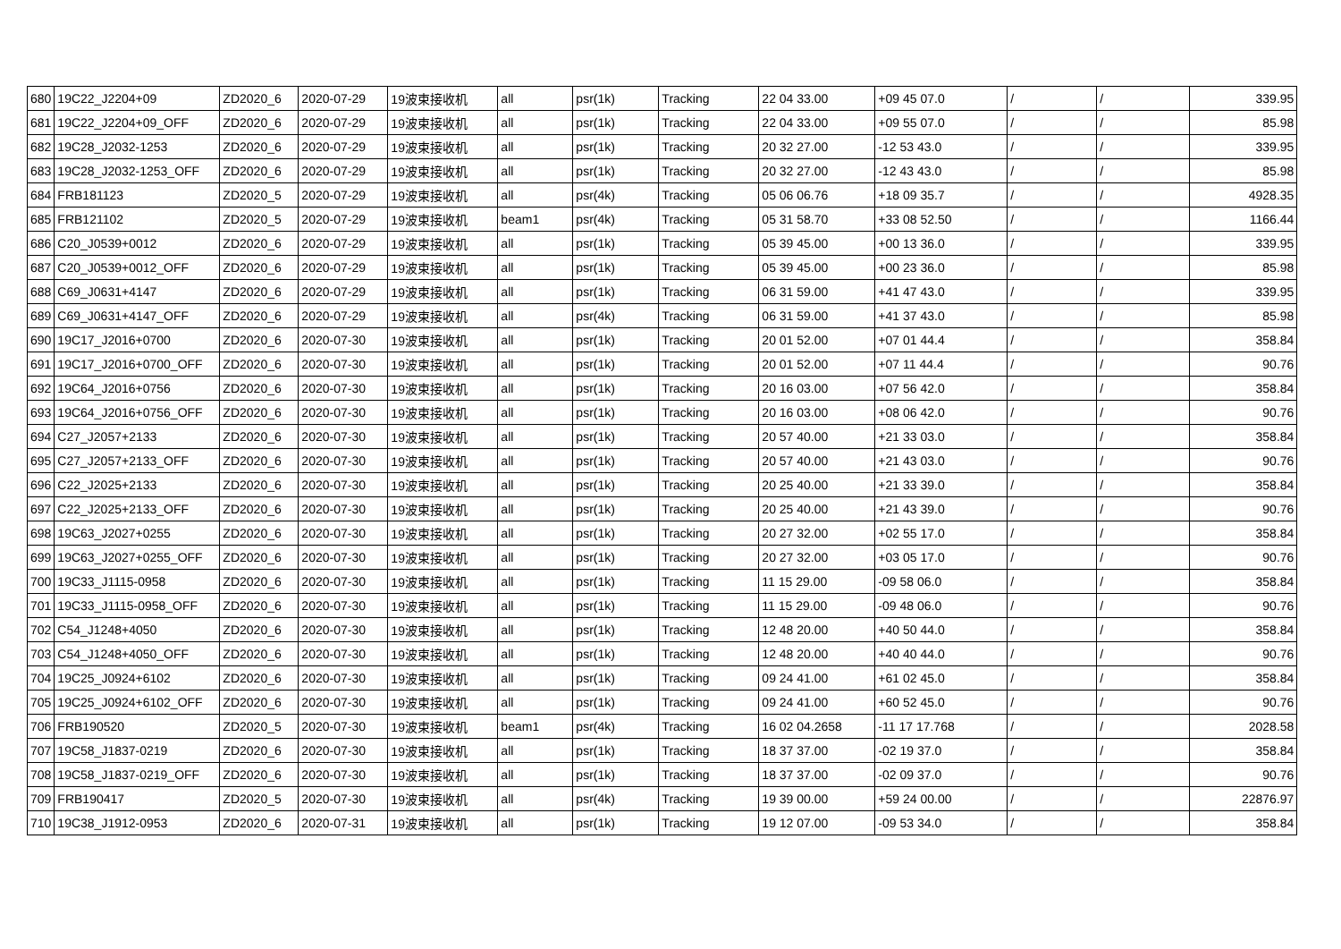| 680 | 19C22_J2204+09 | ZD2020_6 | 2020-07-29 | 19波束接收机 | all | psr(1k) | Tracking | 22 04 33.00 | +09 45 07.0 | / | / | 339.95 |
| 681 | 19C22_J2204+09_OFF | ZD2020_6 | 2020-07-29 | 19波束接收机 | all | psr(1k) | Tracking | 22 04 33.00 | +09 55 07.0 | / | / | 85.98 |
| 682 | 19C28_J2032-1253 | ZD2020_6 | 2020-07-29 | 19波束接收机 | all | psr(1k) | Tracking | 20 32 27.00 | -12 53 43.0 | / | / | 339.95 |
| 683 | 19C28_J2032-1253_OFF | ZD2020_6 | 2020-07-29 | 19波束接收机 | all | psr(1k) | Tracking | 20 32 27.00 | -12 43 43.0 | / | / | 85.98 |
| 684 | FRB181123 | ZD2020_5 | 2020-07-29 | 19波束接收机 | all | psr(4k) | Tracking | 05 06 06.76 | +18 09 35.7 | / | / | 4928.35 |
| 685 | FRB121102 | ZD2020_5 | 2020-07-29 | 19波束接收机 | beam1 | psr(4k) | Tracking | 05 31 58.70 | +33 08 52.50 | / | / | 1166.44 |
| 686 | C20_J0539+0012 | ZD2020_6 | 2020-07-29 | 19波束接收机 | all | psr(1k) | Tracking | 05 39 45.00 | +00 13 36.0 | / | / | 339.95 |
| 687 | C20_J0539+0012_OFF | ZD2020_6 | 2020-07-29 | 19波束接收机 | all | psr(1k) | Tracking | 05 39 45.00 | +00 23 36.0 | / | / | 85.98 |
| 688 | C69_J0631+4147 | ZD2020_6 | 2020-07-29 | 19波束接收机 | all | psr(1k) | Tracking | 06 31 59.00 | +41 47 43.0 | / | / | 339.95 |
| 689 | C69_J0631+4147_OFF | ZD2020_6 | 2020-07-29 | 19波束接收机 | all | psr(4k) | Tracking | 06 31 59.00 | +41 37 43.0 | / | / | 85.98 |
| 690 | 19C17_J2016+0700 | ZD2020_6 | 2020-07-30 | 19波束接收机 | all | psr(1k) | Tracking | 20 01 52.00 | +07 01 44.4 | / | / | 358.84 |
| 691 | 19C17_J2016+0700_OFF | ZD2020_6 | 2020-07-30 | 19波束接收机 | all | psr(1k) | Tracking | 20 01 52.00 | +07 11 44.4 | / | / | 90.76 |
| 692 | 19C64_J2016+0756 | ZD2020_6 | 2020-07-30 | 19波束接收机 | all | psr(1k) | Tracking | 20 16 03.00 | +07 56 42.0 | / | / | 358.84 |
| 693 | 19C64_J2016+0756_OFF | ZD2020_6 | 2020-07-30 | 19波束接收机 | all | psr(1k) | Tracking | 20 16 03.00 | +08 06 42.0 | / | / | 90.76 |
| 694 | C27_J2057+2133 | ZD2020_6 | 2020-07-30 | 19波束接收机 | all | psr(1k) | Tracking | 20 57 40.00 | +21 33 03.0 | / | / | 358.84 |
| 695 | C27_J2057+2133_OFF | ZD2020_6 | 2020-07-30 | 19波束接收机 | all | psr(1k) | Tracking | 20 57 40.00 | +21 43 03.0 | / | / | 90.76 |
| 696 | C22_J2025+2133 | ZD2020_6 | 2020-07-30 | 19波束接收机 | all | psr(1k) | Tracking | 20 25 40.00 | +21 33 39.0 | / | / | 358.84 |
| 697 | C22_J2025+2133_OFF | ZD2020_6 | 2020-07-30 | 19波束接收机 | all | psr(1k) | Tracking | 20 25 40.00 | +21 43 39.0 | / | / | 90.76 |
| 698 | 19C63_J2027+0255 | ZD2020_6 | 2020-07-30 | 19波束接收机 | all | psr(1k) | Tracking | 20 27 32.00 | +02 55 17.0 | / | / | 358.84 |
| 699 | 19C63_J2027+0255_OFF | ZD2020_6 | 2020-07-30 | 19波束接收机 | all | psr(1k) | Tracking | 20 27 32.00 | +03 05 17.0 | / | / | 90.76 |
| 700 | 19C33_J1115-0958 | ZD2020_6 | 2020-07-30 | 19波束接收机 | all | psr(1k) | Tracking | 11 15 29.00 | -09 58 06.0 | / | / | 358.84 |
| 701 | 19C33_J1115-0958_OFF | ZD2020_6 | 2020-07-30 | 19波束接收机 | all | psr(1k) | Tracking | 11 15 29.00 | -09 48 06.0 | / | / | 90.76 |
| 702 | C54_J1248+4050 | ZD2020_6 | 2020-07-30 | 19波束接收机 | all | psr(1k) | Tracking | 12 48 20.00 | +40 50 44.0 | / | / | 358.84 |
| 703 | C54_J1248+4050_OFF | ZD2020_6 | 2020-07-30 | 19波束接收机 | all | psr(1k) | Tracking | 12 48 20.00 | +40 40 44.0 | / | / | 90.76 |
| 704 | 19C25_J0924+6102 | ZD2020_6 | 2020-07-30 | 19波束接收机 | all | psr(1k) | Tracking | 09 24 41.00 | +61 02 45.0 | / | / | 358.84 |
| 705 | 19C25_J0924+6102_OFF | ZD2020_6 | 2020-07-30 | 19波束接收机 | all | psr(1k) | Tracking | 09 24 41.00 | +60 52 45.0 | / | / | 90.76 |
| 706 | FRB190520 | ZD2020_5 | 2020-07-30 | 19波束接收机 | beam1 | psr(4k) | Tracking | 16 02 04.2658 | -11 17 17.768 | / | / | 2028.58 |
| 707 | 19C58_J1837-0219 | ZD2020_6 | 2020-07-30 | 19波束接收机 | all | psr(1k) | Tracking | 18 37 37.00 | -02 19 37.0 | / | / | 358.84 |
| 708 | 19C58_J1837-0219_OFF | ZD2020_6 | 2020-07-30 | 19波束接收机 | all | psr(1k) | Tracking | 18 37 37.00 | -02 09 37.0 | / | / | 90.76 |
| 709 | FRB190417 | ZD2020_5 | 2020-07-30 | 19波束接收机 | all | psr(4k) | Tracking | 19 39 00.00 | +59 24 00.00 | / | / | 22876.97 |
| 710 | 19C38_J1912-0953 | ZD2020_6 | 2020-07-31 | 19波束接收机 | all | psr(1k) | Tracking | 19 12 07.00 | -09 53 34.0 | / | / | 358.84 |